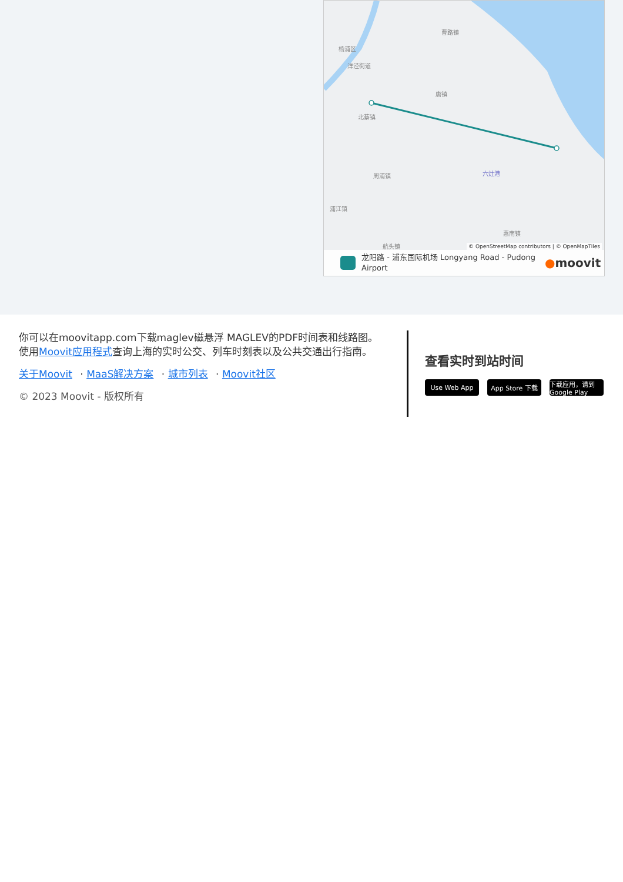曹路镇
杨浦区
洋泾街道
唐镇
北蔡镇
周浦镇
浦江镇
惠南镇
航头镇
六灶港
© OpenStreetMap contributors | © OpenMapTiles
龙阳路 - 浦东国际机场 Longyang Road - Pudong Airport
●moovit
你可以在moovitapp.com下载maglev磁悬浮 MAGLEV的PDF时间表和线路图。使用Moovit应用程式查询上海的实时公交、列车时刻表以及公共交通出行指南。
关于Moovit · MaaS解决方案 · 城市列表 · Moovit社区
© 2023 Moovit - 版权所有
查看实时到站时间
Use Web App App Store 下载 下载应用，请到 Google Play